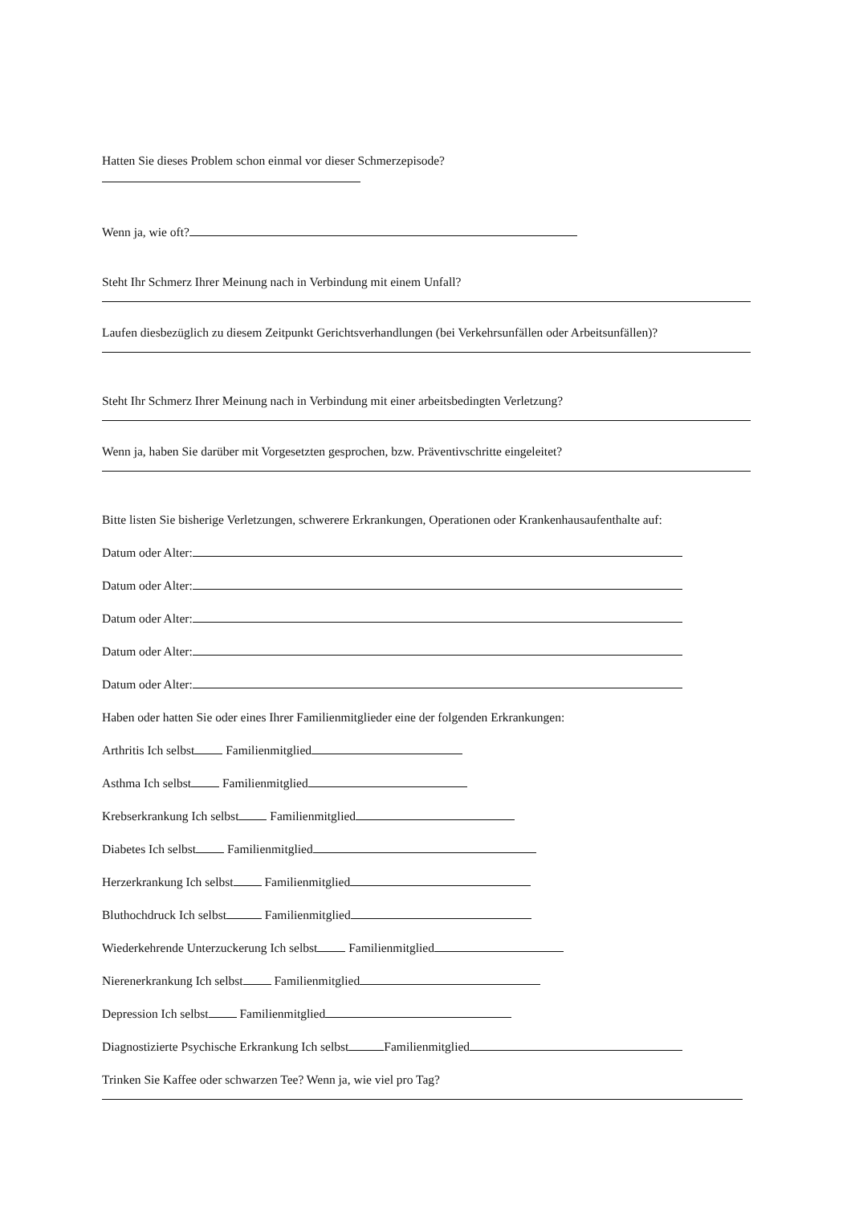Hatten Sie dieses Problem schon einmal vor dieser Schmerzepisode?
Wenn ja, wie oft?
Steht Ihr Schmerz Ihrer Meinung nach in Verbindung mit einem Unfall?
Laufen diesbezüglich zu diesem Zeitpunkt Gerichtsverhandlungen (bei Verkehrsunfällen oder Arbeitsunfällen)?
Steht Ihr Schmerz Ihrer Meinung nach in Verbindung mit einer arbeitsbedingten Verletzung?
Wenn ja, haben Sie darüber mit Vorgesetzten gesprochen, bzw. Präventivschritte eingeleitet?
Bitte listen Sie bisherige Verletzungen, schwerere Erkrankungen, Operationen oder Krankenhausaufenthalte auf:
Datum oder Alter:
Datum oder Alter:
Datum oder Alter:
Datum oder Alter:
Datum oder Alter:
Haben oder hatten Sie oder eines Ihrer Familienmitglieder eine der folgenden Erkrankungen:
Arthritis Ich selbst Familienmitglied
Asthma Ich selbst Familienmitglied
Krebserkrankung Ich selbst Familienmitglied
Diabetes Ich selbst Familienmitglied
Herzerkrankung Ich selbst Familienmitglied
Bluthochdruck Ich selbst Familienmitglied
Wiederkehrende Unterzuckerung Ich selbst Familienmitglied
Nierenerkrankung Ich selbst Familienmitglied
Depression Ich selbst Familienmitglied
Diagnostizierte Psychische Erkrankung Ich selbst Familienmitglied
Trinken Sie Kaffee oder schwarzen Tee? Wenn ja, wie viel pro Tag?